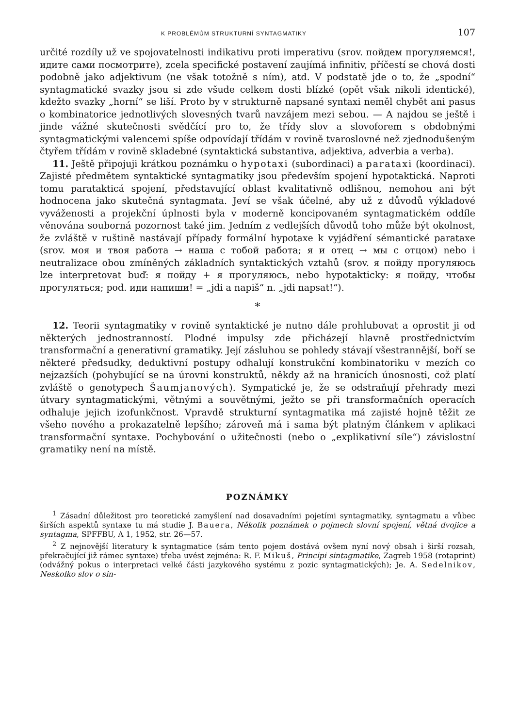K PROBLÉMŮM STRUKTURNÍ SYNTAGMATIKY 107
určité rozdíly už ve spojovatelnosti indikativu proti imperativu (srov. пойдем прогуляемся!, идите сами посмотрите), zcela specifické postavení zaujímá infinitiv, příčestí se chová dosti podobně jako adjektivum (ne však totožně s ním), atd. V podstatě jde o to, že „spodní“ syntagmatické svazky jsou si zde všude celkem dosti blízké (opět však nikoli identické), kdežto svazky „horní“ se liší. Proto by v strukturně napsané syntaxi neměl chybět ani pasus o kombinatorice jednotlivých slovesných tvarů navzájem mezi sebou. — A najdou se ještě i jinde vážné skutečnosti svědčící pro to, že třídy slov a slovoforem s obdobnými syntagmatickými valencemi spíše odpovídají třídám v rovině tvaroslovné než zjednodušeným čtyřem třídám v rovině skladebné (syntaktická substantiva, adjektiva, adverbia a verba).
11. Ještě připojuji krátkou poznámku o hypotaxi (subordinaci) a parataxi (koordinaci). Zajisté předmětem syntaktické syntagmatiky jsou především spojení hypotaktická. Naproti tomu paratakticá spojení, představující oblast kvalitativně odlišnou, nemohou ani být hodnocena jako skutečná syntagmata. Jeví se však účelné, aby už z důvodů výkladové vyváženosti a projekční úplnosti byla v moderně koncipovaném syntagmatickém oddíle věnována souborná pozornost také jim. Jedním z vedlejších důvodů toho může být okolnost, že zvláště v ruštině nastávají případy formální hypotaxe k vyjádření sémantické parataxe (srov. моя и твоя работа → наша с тобой работа; я и отец → мы с отцом) nebo i neutralizace obou zmíněných základních syntaktických vztahů (srov. я пойду прогуляюсь lze interpretovat buď: я пойду + я прогуляюсь, nebo hypotakticky: я пойду, чтобы прогуляться; pod. иди напиши! = „jdi a napiš“ n. „jdi napsat!“).
*
12. Teorii syntagmatiky v rovině syntaktické je nutno dále prohlubovat a oprostit ji od některých jednostranností. Plodné impulsy zde přicházejí hlavně prostřednictvím transformační a generativní gramatiky. Její zásluhou se pohledy stávají všestrannější, boří se některé předsudky, deduktivní postupy odhalují konstrukční kombinatoriku v mezích co nejzazších (pohybující se na úrovni konstruktů, někdy až na hranicích únosnosti, což platí zvláště o genotypech Šaumjanových). Sympatické je, že se odstraňují přehrady mezi útvary syntagmatickými, větnými a souvětnými, ježto se při transformačních operacích odhaluje jejich izofunkčnost. Vpravdě strukturní syntagmatika má zajisté hojně těžit ze všeho nového a prokazatelně lepšího; zároveň má i sama být platným článkem v aplikaci transformační syntaxe. Pochybování o užitečnosti (nebo o „explikativní síle“) závislostní gramatiky není na místě.
POZNÁMKY
<sup>1</sup> Zásadní důležitost pro teoretické zamyšlení nad dosavadními pojetími syntagmatiky, syntagmatu a vůbec širších aspektů syntaxe tu má studie J. Bauera, Několik poznámek o pojmech slovní spojení, větná dvojice a syntagma, SPFFBU, A 1, 1952, str. 26—57.
<sup>2</sup> Z nejnovější literatury k syntagmatice (sám tento pojem dostává ovšem nyní nový obsah i širší rozsah, překračující již rámec syntaxe) třeba uvést zejména: R. F. Mikuš, Principi sintagmatike, Zagreb 1958 (rotaprint) (odvážný pokus o interpretaci velké části jazykového systému z pozic syntagmatických); Je. A. Sedelnikov, Neskolko slov o sin-